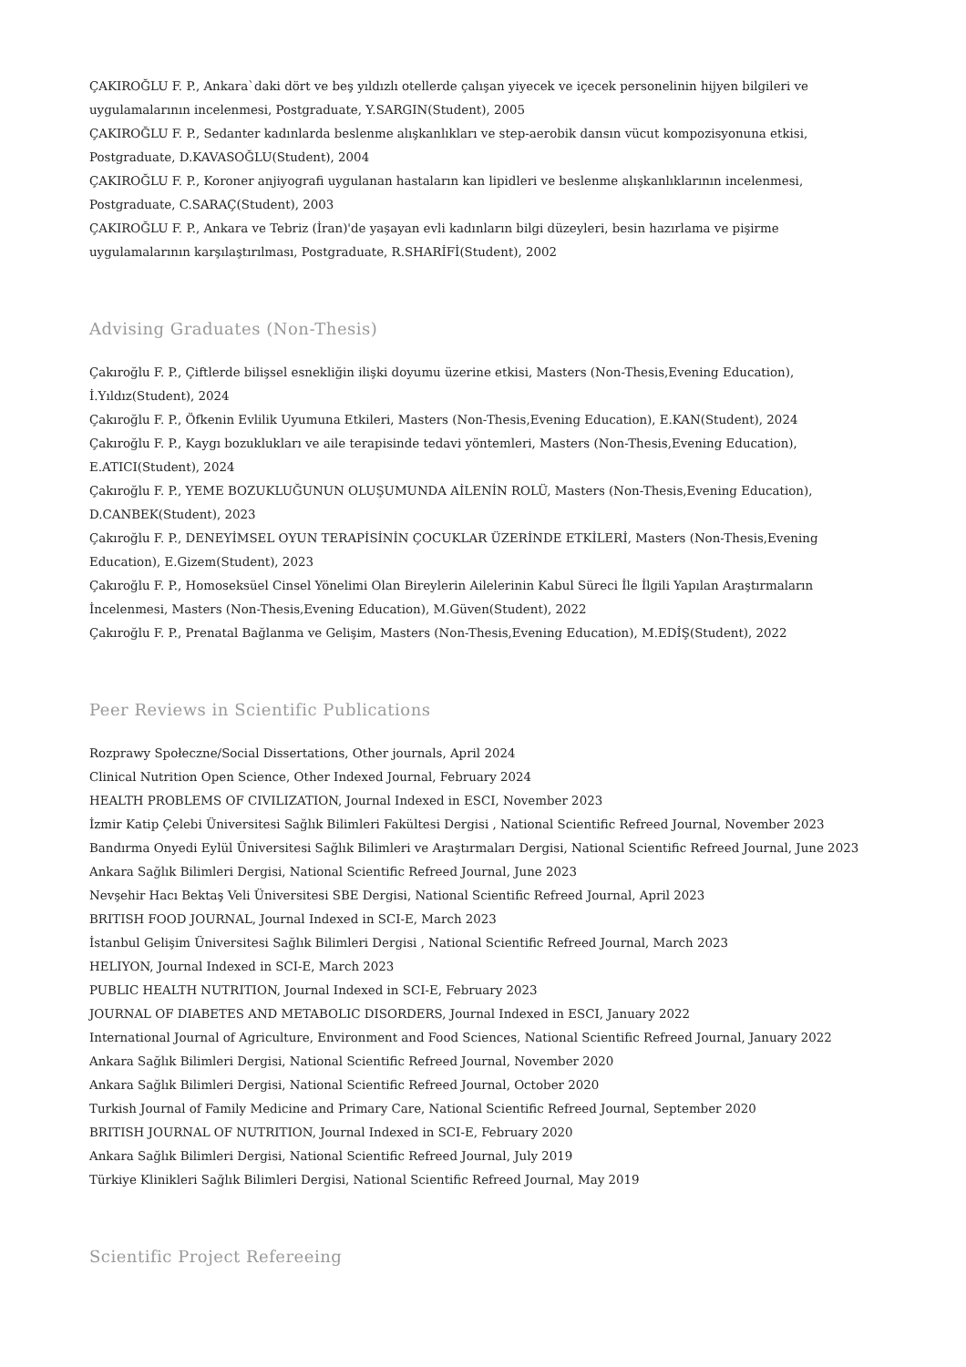ÇAKIROĞLU F. P., Ankara`daki dört ve beş yıldızlı otellerde çalışan yiyecek ve içecek personelinin hijyen bilgileri ve uygulamalarının incelenmesi, Postgraduate, Y.SARGIN(Student), 2005
ÇAKIROĞLU F. P., Sedanter kadınlarda beslenme alışkanlıkları ve step-aerobik dansın vücut kompozisyonuna etkisi, Postgraduate, D.KAVASOĞLU(Student), 2004
ÇAKIROĞLU F. P., Koroner anjiyografi uygulanan hastaların kan lipidleri ve beslenme alışkanlıklarının incelenmesi, Postgraduate, C.SARAÇ(Student), 2003
ÇAKIROĞLU F. P., Ankara ve Tebriz (İran)'de yaşayan evli kadınların bilgi düzeyleri, besin hazırlama ve pişirme uygulamalarının karşılaştırılması, Postgraduate, R.SHARİFİ(Student), 2002
Advising Graduates (Non-Thesis)
Çakıroğlu F. P., Çiftlerde bilişsel esnekliğin ilişki doyumu üzerine etkisi, Masters (Non-Thesis,Evening Education), İ.Yıldız(Student), 2024
Çakıroğlu F. P., Öfkenin Evlilik Uyumuna Etkileri, Masters (Non-Thesis,Evening Education), E.KAN(Student), 2024
Çakıroğlu F. P., Kaygı bozuklukları ve aile terapisinde tedavi yöntemleri, Masters (Non-Thesis,Evening Education), E.ATICI(Student), 2024
Çakıroğlu F. P., YEME BOZUKLUĞUNUN OLUŞUMUNDA AİLENİN ROLÜ, Masters (Non-Thesis,Evening Education), D.CANBEK(Student), 2023
Çakıroğlu F. P., DENEYİMSEL OYUN TERAPİSİNİN ÇOCUKLAR ÜZERİNDE ETKİLERİ, Masters (Non-Thesis,Evening Education), E.Gizem(Student), 2023
Çakıroğlu F. P., Homoseksüel Cinsel Yönelimi Olan Bireylerin Ailelerinin Kabul Süreci İle İlgili Yapılan Araştırmaların İncelenmesi, Masters (Non-Thesis,Evening Education), M.Güven(Student), 2022
Çakıroğlu F. P., Prenatal Bağlanma ve Gelişim, Masters (Non-Thesis,Evening Education), M.EDİŞ(Student), 2022
Peer Reviews in Scientific Publications
Rozprawy Społeczne/Social Dissertations, Other journals, April 2024
Clinical Nutrition Open Science, Other Indexed Journal, February 2024
HEALTH PROBLEMS OF CIVILIZATION, Journal Indexed in ESCI, November 2023
İzmir Katip Çelebi Üniversitesi Sağlık Bilimleri Fakültesi Dergisi , National Scientific Refreed Journal, November 2023
Bandırma Onyedi Eylül Üniversitesi Sağlık Bilimleri ve Araştırmaları Dergisi, National Scientific Refreed Journal, June 2023
Ankara Sağlık Bilimleri Dergisi, National Scientific Refreed Journal, June 2023
Nevşehir Hacı Bektaş Veli Üniversitesi SBE Dergisi, National Scientific Refreed Journal, April 2023
BRITISH FOOD JOURNAL, Journal Indexed in SCI-E, March 2023
İstanbul Gelişim Üniversitesi Sağlık Bilimleri Dergisi , National Scientific Refreed Journal, March 2023
HELIYON, Journal Indexed in SCI-E, March 2023
PUBLIC HEALTH NUTRITION, Journal Indexed in SCI-E, February 2023
JOURNAL OF DIABETES AND METABOLIC DISORDERS, Journal Indexed in ESCI, January 2022
International Journal of Agriculture, Environment and Food Sciences, National Scientific Refreed Journal, January 2022
Ankara Sağlık Bilimleri Dergisi, National Scientific Refreed Journal, November 2020
Ankara Sağlık Bilimleri Dergisi, National Scientific Refreed Journal, October 2020
Turkish Journal of Family Medicine and Primary Care, National Scientific Refreed Journal, September 2020
BRITISH JOURNAL OF NUTRITION, Journal Indexed in SCI-E, February 2020
Ankara Sağlık Bilimleri Dergisi, National Scientific Refreed Journal, July 2019
Türkiye Klinikleri Sağlık Bilimleri Dergisi, National Scientific Refreed Journal, May 2019
Scientific Project Refereeing